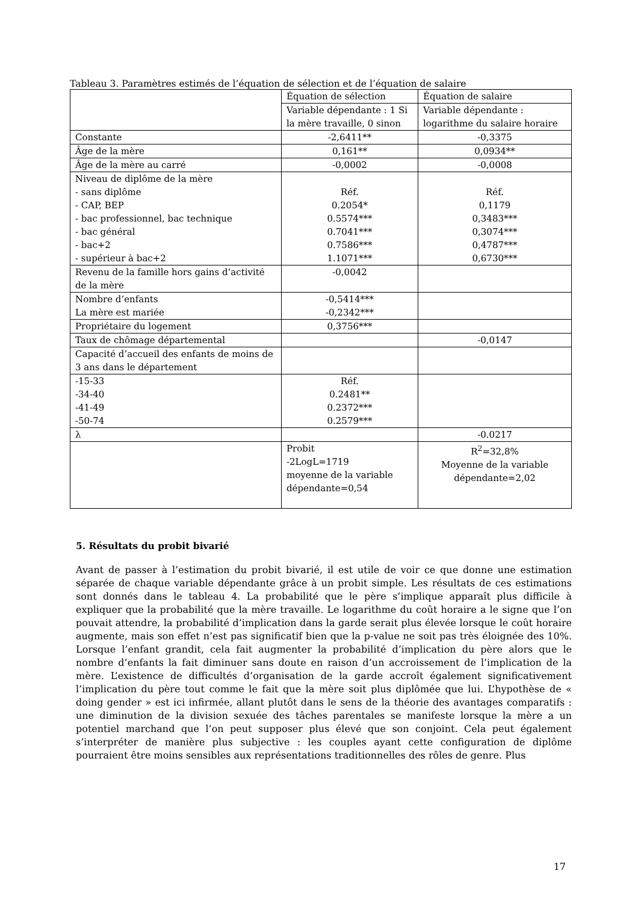Tableau 3. Paramètres estimés de l’équation de sélection et de l’équation de salaire
| | Équation de sélection | Équation de salaire |
| | Variable dépendante : 1 Si la mère travaille, 0 sinon | Variable dépendante : logarithme du salaire horaire |
| Constante | -2,6411** | -0,3375 |
| Âge de la mère | 0,161** | 0,0934** |
| Âge de la mère au carré | -0,0002 | -0,0008 |
| Niveau de diplôme de la mère - sans diplôme - CAP, BEP - bac professionnel, bac technique - bac général - bac+2 - supérieur à bac+2 | Réf. 0.2054* 0.5574*** 0.7041*** 0.7586*** 1.1071*** | Réf. 0,1179 0,3483*** 0,3074*** 0,4787*** 0,6730*** |
| Revenu de la famille hors gains d’activité de la mère | -0,0042 | |
| Nombre d’enfants La mère est mariée | -0,5414*** -0,2342*** | |
| Propriétaire du logement | 0,3756*** | |
| Taux de chômage départemental | | -0,0147 |
| Capacité d’accueil des enfants de moins de 3 ans dans le département | | |
| -15-33 -34-40 -41-49 -50-74 | Réf. 0.2481** 0.2372*** 0.2579*** | |
| λ | | -0.0217 |
| | Probit -2LogL=1719 moyenne de la variable dépendante=0,54 | R<sup>2</sup>=32,8% Moyenne de la variable dépendante=2,02 |
5. Résultats du probit bivarié
Avant de passer à l’estimation du probit bivarié, il est utile de voir ce que donne une estimation séparée de chaque variable dépendante grâce à un probit simple. Les résultats de ces estimations sont donnés dans le tableau 4. La probabilité que le père s’implique apparaît plus difficile à expliquer que la probabilité que la mère travaille. Le logarithme du coût horaire a le signe que l’on pouvait attendre, la probabilité d’implication dans la garde serait plus élevée lorsque le coût horaire augmente, mais son effet n’est pas significatif bien que la p-value ne soit pas très éloignée des 10%. Lorsque l’enfant grandit, cela fait augmenter la probabilité d’implication du père alors que le nombre d’enfants la fait diminuer sans doute en raison d’un accroissement de l’implication de la mère. L’existence de difficultés d’organisation de la garde accroît également significativement l’implication du père tout comme le fait que la mère soit plus diplômée que lui. L’hypothèse de « doing gender » est ici infirmée, allant plutôt dans le sens de la théorie des avantages comparatifs : une diminution de la division sexuée des tâches parentales se manifeste lorsque la mère a un potentiel marchand que l’on peut supposer plus élevé que son conjoint. Cela peut également s’interpréter de manière plus subjective : les couples ayant cette configuration de diplôme pourraient être moins sensibles aux représentations traditionnelles des rôles de genre. Plus
17